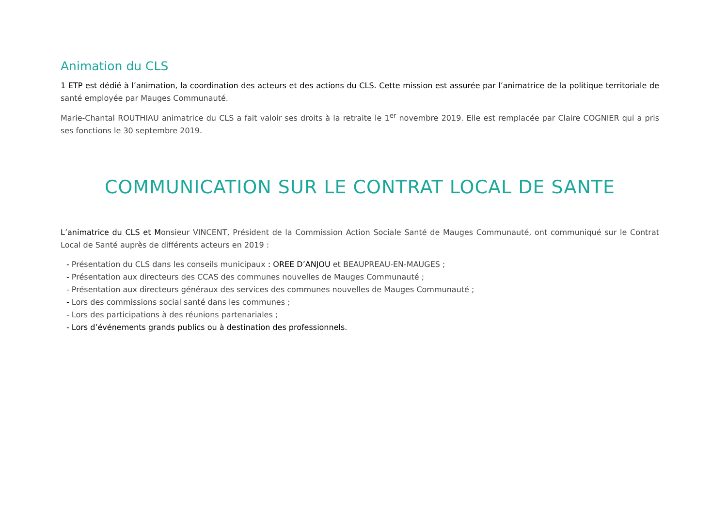Animation du CLS
1 ETP est dédié à l’animation, la coordination des acteurs et des actions du CLS. Cette mission est assurée par l’animatrice de la politique territoriale de santé employée par Mauges Communauté.
Marie-Chantal ROUTHIAU animatrice du CLS a fait valoir ses droits à la retraite le 1<sup>er</sup> novembre 2019. Elle est remplacée par Claire COGNIER qui a pris ses fonctions le 30 septembre 2019.
COMMUNICATION SUR LE CONTRAT LOCAL DE SANTE
L’animatrice du CLS et Monsieur VINCENT, Président de la Commission Action Sociale Santé de Mauges Communauté, ont communiqué sur le Contrat Local de Santé auprès de différents acteurs en 2019 :
- Présentation du CLS dans les conseils municipaux : OREE D’ANJOU et BEAUPREAU-EN-MAUGES ;
- Présentation aux directeurs des CCAS des communes nouvelles de Mauges Communauté ;
- Présentation aux directeurs généraux des services des communes nouvelles de Mauges Communauté ;
- Lors des commissions social santé dans les communes ;
- Lors des participations à des réunions partenariales ;
- Lors d’événements grands publics ou à destination des professionnels.